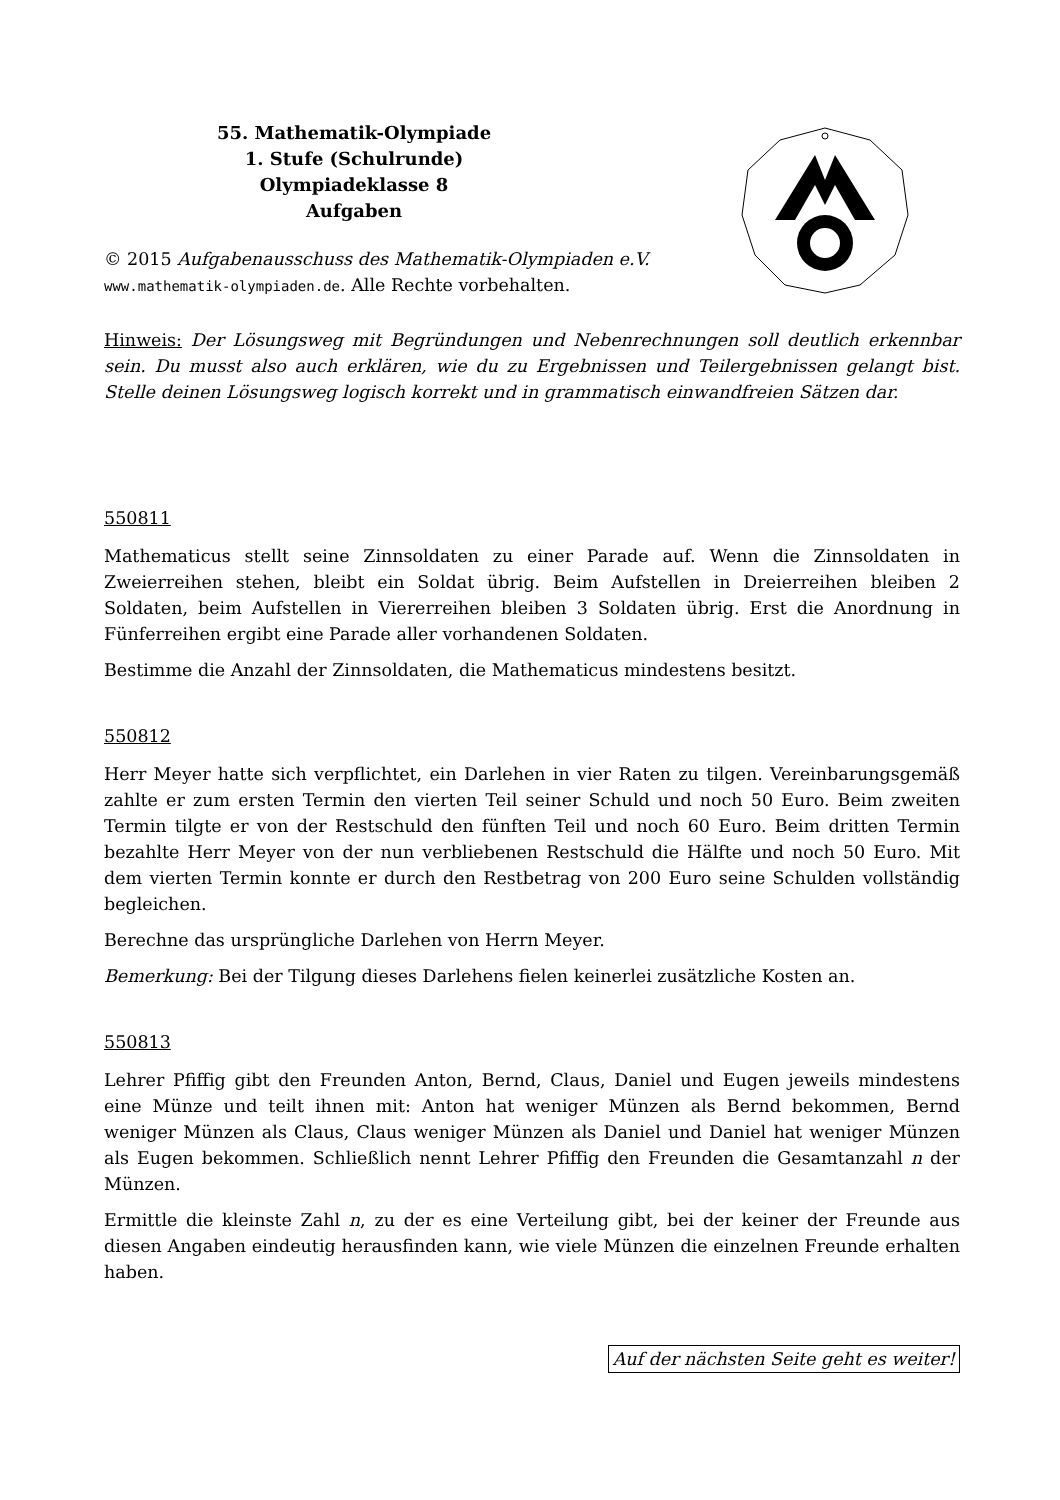55. Mathematik-Olympiade
1. Stufe (Schulrunde)
Olympiadeklasse 8
Aufgaben
© 2015 Aufgabenausschuss des Mathematik-Olympiaden e.V.
www.mathematik-olympiaden.de. Alle Rechte vorbehalten.
Hinweis: Der Lösungsweg mit Begründungen und Nebenrechnungen soll deutlich erkennbar sein. Du musst also auch erklären, wie du zu Ergebnissen und Teilergebnissen gelangt bist. Stelle deinen Lösungsweg logisch korrekt und in grammatisch einwandfreien Sätzen dar.
550811
Mathematicus stellt seine Zinnsoldaten zu einer Parade auf. Wenn die Zinnsoldaten in Zweierreihen stehen, bleibt ein Soldat übrig. Beim Aufstellen in Dreierreihen bleiben 2 Soldaten, beim Aufstellen in Viererreihen bleiben 3 Soldaten übrig. Erst die Anordnung in Fünferreihen ergibt eine Parade aller vorhandenen Soldaten.
Bestimme die Anzahl der Zinnsoldaten, die Mathematicus mindestens besitzt.
550812
Herr Meyer hatte sich verpflichtet, ein Darlehen in vier Raten zu tilgen. Vereinbarungsgemäß zahlte er zum ersten Termin den vierten Teil seiner Schuld und noch 50 Euro. Beim zweiten Termin tilgte er von der Restschuld den fünften Teil und noch 60 Euro. Beim dritten Termin bezahlte Herr Meyer von der nun verbliebenen Restschuld die Hälfte und noch 50 Euro. Mit dem vierten Termin konnte er durch den Restbetrag von 200 Euro seine Schulden vollständig begleichen.
Berechne das ursprüngliche Darlehen von Herrn Meyer.
Bemerkung: Bei der Tilgung dieses Darlehens fielen keinerlei zusätzliche Kosten an.
550813
Lehrer Pfiffig gibt den Freunden Anton, Bernd, Claus, Daniel und Eugen jeweils mindestens eine Münze und teilt ihnen mit: Anton hat weniger Münzen als Bernd bekommen, Bernd weniger Münzen als Claus, Claus weniger Münzen als Daniel und Daniel hat weniger Münzen als Eugen bekommen. Schließlich nennt Lehrer Pfiffig den Freunden die Gesamtanzahl n der Münzen.
Ermittle die kleinste Zahl n, zu der es eine Verteilung gibt, bei der keiner der Freunde aus diesen Angaben eindeutig herausfinden kann, wie viele Münzen die einzelnen Freunde erhalten haben.
Auf der nächsten Seite geht es weiter!